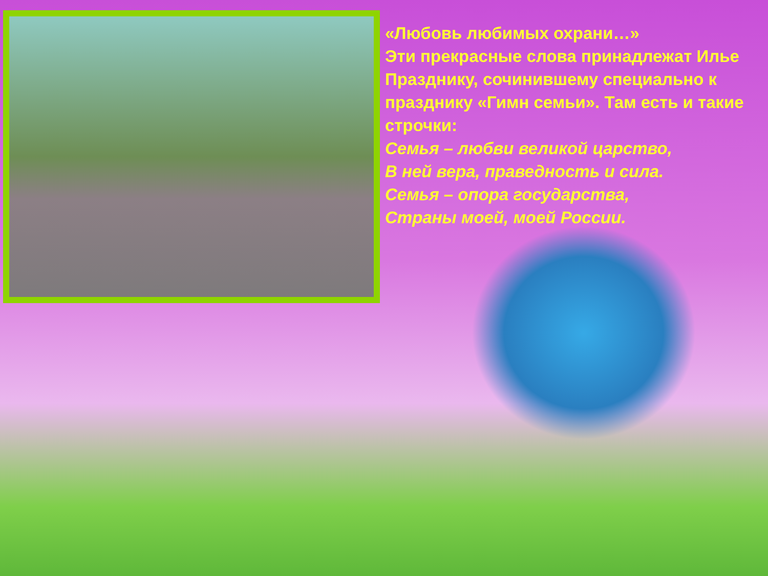«Любовь любимых охрани…»
Эти прекрасные слова принадлежат Илье Празднику, сочинившему специально к празднику «Гимн семьи». Там есть и такие строчки:
Семья – любви великой царство,
В ней вера, праведность и сила.
Семья – опора государства,
Страны моей, моей России.